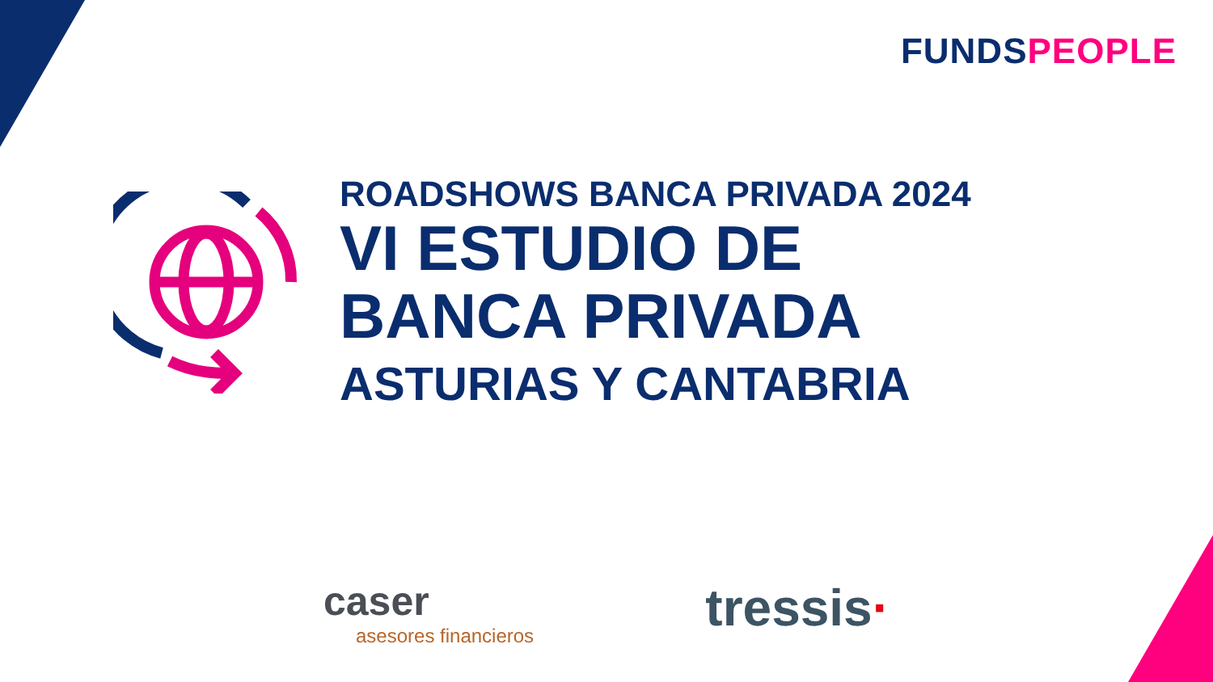FUNDS PEOPLE
ROADSHOWS BANCA PRIVADA 2024
VI ESTUDIO DE
BANCA PRIVADA
ASTURIAS Y CANTABRIA
caser
asesores financieros
tressis·